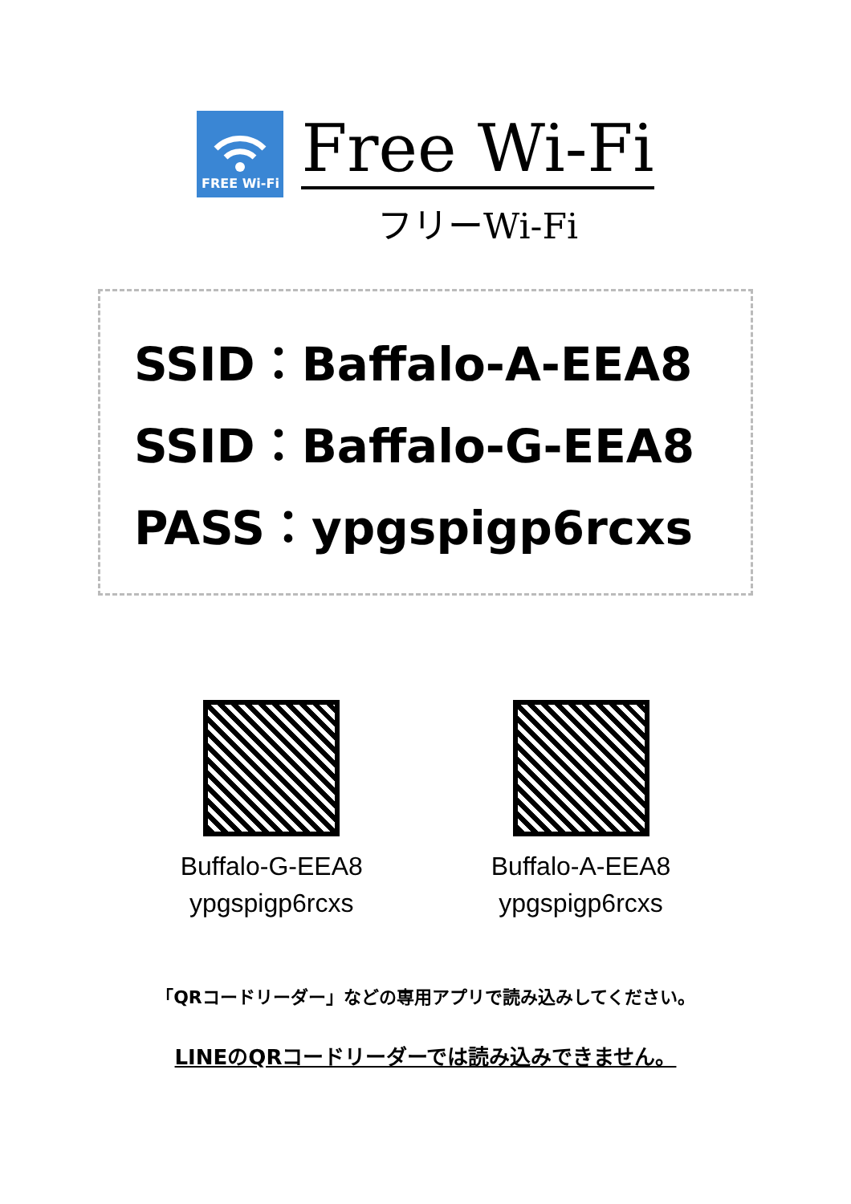FREE Wi-Fi
Free Wi-Fi
フリーWi-Fi
SSID：Baffalo-A-EEA8
SSID：Baffalo-G-EEA8
PASS：ypgspigp6rcxs
Buffalo-G-EEA8
ypgspigp6rcxs
Buffalo-A-EEA8
ypgspigp6rcxs
「QRコードリーダー」などの専用アプリで読み込みしてください。
LINEのQRコードリーダーでは読み込みできません。